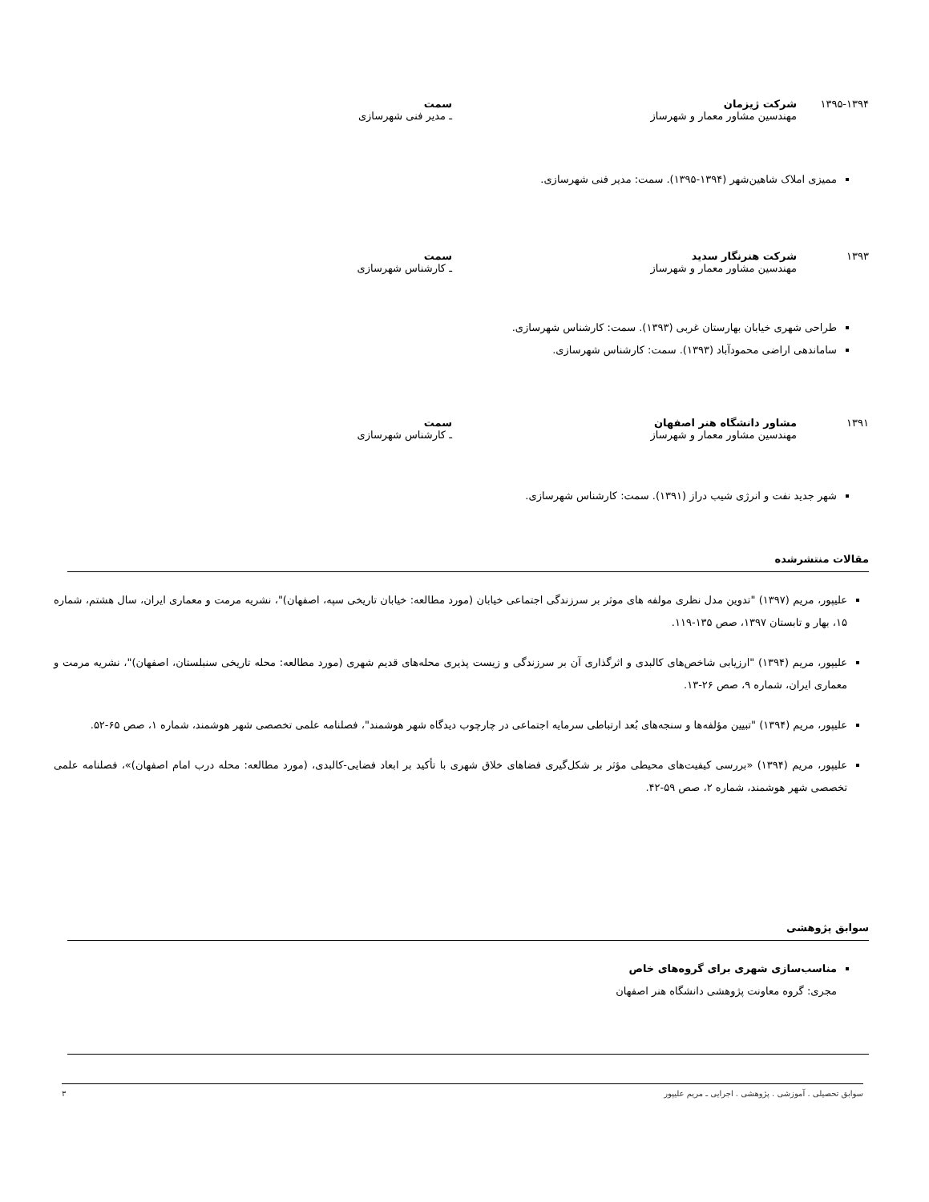۱۳۹۵-۱۳۹۴ شرکت ژیزمان
مهندسین مشاور معمار و شهرساز
سمت
ـ مدیر فنی شهرسازی
ممیزی املاک شاهین‌شهر (۱۳۹۴-۱۳۹۵). سمت: مدیر فنی شهرسازی.
۱۳۹۳ شرکت هنرنگار سدید
مهندسین مشاور معمار و شهرساز
سمت
ـ کارشناس شهرسازی
طراحی شهری خیابان بهارستان غربی (۱۳۹۳). سمت: کارشناس شهرسازی.
ساماندهی اراضی محمودآباد (۱۳۹۳). سمت: کارشناس شهرسازی.
۱۳۹۱ مشاور دانشگاه هنر اصفهان
مهندسین مشاور معمار و شهرساز
سمت
ـ کارشناس شهرسازی
شهر جدید نفت و انرژی شیب دراز (۱۳۹۱). سمت: کارشناس شهرسازی.
مقالات منتشرشده
علیپور، مریم (۱۳۹۷) "تدوین مدل نظری مولفه های موثر بر سرزندگی اجتماعی خیابان (مورد مطالعه: خیابان تاریخی سپه، اصفهان)"، نشریه مرمت و معماری ایران، سال هشتم، شماره ۱۵، بهار و تابستان ۱۳۹۷، صص ۱۳۵-۱۱۹.
علیپور، مریم (۱۳۹۴) "ارزیابی شاخص‌های کالبدی و اثرگذاری آن بر سرزندگی و زیست پذیری محله‌های قدیم شهری (مورد مطالعه: محله تاریخی سنبلستان، اصفهان)"، نشریه مرمت و معماری ایران، شماره ۹، صص ۲۶-۱۳.
علیپور، مریم (۱۳۹۴) "تبیین مؤلفه‌ها و سنجه‌های بُعد ارتباطی سرمایه اجتماعی در چارچوب دیدگاه شهر هوشمند"، فصلنامه علمی تخصصی شهر هوشمند، شماره ۱، صص ۶۵-۵۲.
علیپور، مریم (۱۳۹۴) «بررسی کیفیت‌های محیطی مؤثر بر شکل‌گیری فضاهای خلاق شهری با تأکید بر ابعاد فضایی-کالبدی، (مورد مطالعه: محله درب امام اصفهان)»، فصلنامه علمی تخصصی شهر هوشمند، شماره ۲، صص ۵۹-۴۲.
سوابق پژوهشی
مناسب‌سازی شهری برای گروه‌های خاص
مجری: گروه معاونت پژوهشی دانشگاه هنر اصفهان
سوابق تحصیلی . آموزشی . پژوهشی . اجرایی ـ مریم علیپور ۳